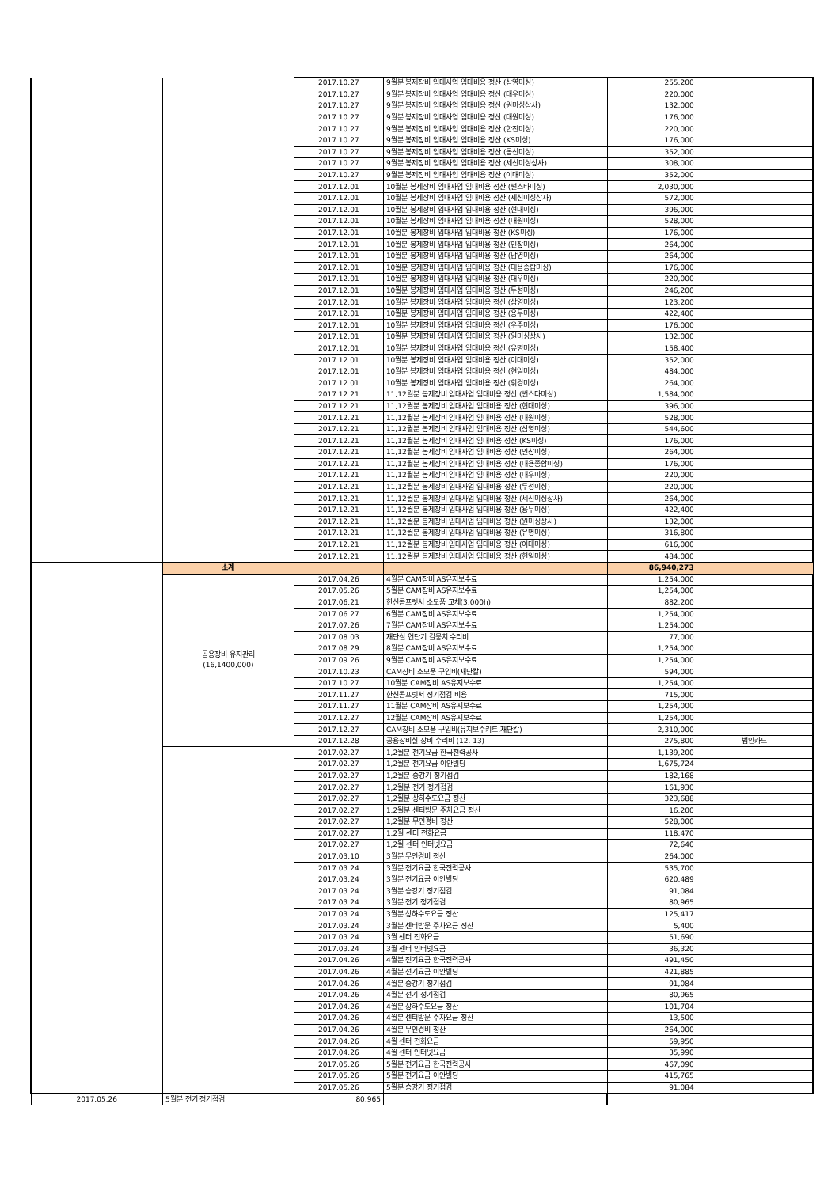| | | 2017.10.27 | 9월분 봉제장비 임대사업 임대비용 정산 (삼영미싱) | 255,200 | |
| | | 2017.10.27 | 9월분 봉제장비 임대사업 임대비용 정산 (대우미싱) | 220,000 | |
| | | 2017.10.27 | 9월분 봉제장비 임대사업 임대비용 정산 (원미싱상사) | 132,000 | |
| | | 2017.10.27 | 9월분 봉제장비 임대사업 임대비용 정산 (대원미싱) | 176,000 | |
| | | 2017.10.27 | 9월분 봉제장비 임대사업 임대비용 정산 (한진미싱) | 220,000 | |
| | | 2017.10.27 | 9월분 봉제장비 임대사업 임대비용 정산 (KS미싱) | 176,000 | |
| | | 2017.10.27 | 9월분 봉제장비 임대사업 임대비용 정산 (동신미싱) | 352,000 | |
| | | 2017.10.27 | 9월분 봉제장비 임대사업 임대비용 정산 (세신미싱상사) | 308,000 | |
| | | 2017.10.27 | 9월분 봉제장비 임대사업 임대비용 정산 (이대미싱) | 352,000 | |
| | | 2017.12.01 | 10월분 봉제장비 임대사업 임대비용 정산 (썬스타미싱) | 2,030,000 | |
| | | 2017.12.01 | 10월분 봉제장비 임대사업 임대비용 정산 (세신미싱상사) | 572,000 | |
| | | 2017.12.01 | 10월분 봉제장비 임대사업 임대비용 정산 (현대미싱) | 396,000 | |
| | | 2017.12.01 | 10월분 봉제장비 임대사업 임대비용 정산 (대원미싱) | 528,000 | |
| | | 2017.12.01 | 10월분 봉제장비 임대사업 임대비용 정산 (KS미싱) | 176,000 | |
| | | 2017.12.01 | 10월분 봉제장비 임대사업 임대비용 정산 (인창미싱) | 264,000 | |
| | | 2017.12.01 | 10월분 봉제장비 임대사업 임대비용 정산 (남영미싱) | 264,000 | |
| | | 2017.12.01 | 10월분 봉제장비 임대사업 임대비용 정산 (대용종합미싱) | 176,000 | |
| | | 2017.12.01 | 10월분 봉제장비 임대사업 임대비용 정산 (대우미싱) | 220,000 | |
| | | 2017.12.01 | 10월분 봉제장비 임대사업 임대비용 정산 (두성미싱) | 246,200 | |
| | | 2017.12.01 | 10월분 봉제장비 임대사업 임대비용 정산 (삼영미싱) | 123,200 | |
| | | 2017.12.01 | 10월분 봉제장비 임대사업 임대비용 정산 (용두미싱) | 422,400 | |
| | | 2017.12.01 | 10월분 봉제장비 임대사업 임대비용 정산 (우주미싱) | 176,000 | |
| | | 2017.12.01 | 10월분 봉제장비 임대사업 임대비용 정산 (원미싱상사) | 132,000 | |
| | | 2017.12.01 | 10월분 봉제장비 임대사업 임대비용 정산 (유명미싱) | 158,400 | |
| | | 2017.12.01 | 10월분 봉제장비 임대사업 임대비용 정산 (이대미싱) | 352,000 | |
| | | 2017.12.01 | 10월분 봉제장비 임대사업 임대비용 정산 (현일미싱) | 484,000 | |
| | | 2017.12.01 | 10월분 봉제장비 임대사업 임대비용 정산 (휘경미싱) | 264,000 | |
| | | 2017.12.21 | 11,12월분 봉제장비 임대사업 임대비용 정산 (썬스타미싱) | 1,584,000 | |
| | | 2017.12.21 | 11,12월분 봉제장비 임대사업 임대비용 정산 (현대미싱) | 396,000 | |
| | | 2017.12.21 | 11,12월분 봉제장비 임대사업 임대비용 정산 (대원미싱) | 528,000 | |
| | | 2017.12.21 | 11,12월분 봉제장비 임대사업 임대비용 정산 (삼영미싱) | 544,600 | |
| | | 2017.12.21 | 11,12월분 봉제장비 임대사업 임대비용 정산 (KS미싱) | 176,000 | |
| | | 2017.12.21 | 11,12월분 봉제장비 임대사업 임대비용 정산 (인창미싱) | 264,000 | |
| | | 2017.12.21 | 11,12월분 봉제장비 임대사업 임대비용 정산 (대용종합미싱) | 176,000 | |
| | | 2017.12.21 | 11,12월분 봉제장비 임대사업 임대비용 정산 (대우미싱) | 220,000 | |
| | | 2017.12.21 | 11,12월분 봉제장비 임대사업 임대비용 정산 (두성미싱) | 220,000 | |
| | | 2017.12.21 | 11,12월분 봉제장비 임대사업 임대비용 정산 (세신미싱상사) | 264,000 | |
| | | 2017.12.21 | 11,12월분 봉제장비 임대사업 임대비용 정산 (용두미싱) | 422,400 | |
| | | 2017.12.21 | 11,12월분 봉제장비 임대사업 임대비용 정산 (원미싱상사) | 132,000 | |
| | | 2017.12.21 | 11,12월분 봉제장비 임대사업 임대비용 정산 (유명미싱) | 316,800 | |
| | | 2017.12.21 | 11,12월분 봉제장비 임대사업 임대비용 정산 (이대미싱) | 616,000 | |
| | | 2017.12.21 | 11,12월분 봉제장비 임대사업 임대비용 정산 (현일미싱) | 484,000 | |
| | 소계 | | | 86,940,273 | |
| | 공용장비 유지관리 (16,1400,000) | 2017.04.26 | 4월분 CAM장비 AS유지보수료 | 1,254,000 | |
| | | 2017.05.26 | 5월분 CAM장비 AS유지보수료 | 1,254,000 | |
| | | 2017.06.21 | 한신콤프렛서 소모품 교체(3,000h) | 882,200 | |
| | | 2017.06.27 | 6월분 CAM장비 AS유지보수료 | 1,254,000 | |
| | | 2017.07.26 | 7월분 CAM장비 AS유지보수료 | 1,254,000 | |
| | | 2017.08.03 | 재단실 연단기 칼뭉치 수리비 | 77,000 | |
| | | 2017.08.29 | 8월분 CAM장비 AS유지보수료 | 1,254,000 | |
| | | 2017.09.26 | 9월분 CAM장비 AS유지보수료 | 1,254,000 | |
| | | 2017.10.23 | CAM장비 소모품 구입비(재단칼) | 594,000 | |
| | | 2017.10.27 | 10월분 CAM장비 AS유지보수료 | 1,254,000 | |
| | | 2017.11.27 | 한신콤프렛서 정기점검 비용 | 715,000 | |
| | | 2017.11.27 | 11월분 CAM장비 AS유지보수료 | 1,254,000 | |
| | | 2017.12.27 | 12월분 CAM장비 AS유지보수료 | 1,254,000 | |
| | | 2017.12.27 | CAM장비 소모품 구입비(유지보수키트,재단칼) | 2,310,000 | |
| | | 2017.12.28 | 공용장비실 장비 수리비 (12. 13) | 275,800 | 법인카드 |
| | | 2017.02.27 | 1,2월분 전기요금 한국전력공사 | 1,139,200 | |
| | | 2017.02.27 | 1,2월분 전기요금 이안빌딩 | 1,675,724 | |
| | | 2017.02.27 | 1,2월분 승강기 정기점검 | 182,168 | |
| | | 2017.02.27 | 1,2월분 전기 정기점검 | 161,930 | |
| | | 2017.02.27 | 1,2월분 상하수도요금 정산 | 323,688 | |
| | | 2017.02.27 | 1,2월분 센터방문 주차요금 정산 | 16,200 | |
| | | 2017.02.27 | 1,2월분 무인경비 정산 | 528,000 | |
| | | 2017.02.27 | 1,2월 센터 전화요금 | 118,470 | |
| | | 2017.02.27 | 1,2월 센터 인터넷요금 | 72,640 | |
| | | 2017.03.10 | 3월분 무인경비 정산 | 264,000 | |
| | | 2017.03.24 | 3월분 전기요금 한국전력공사 | 535,700 | |
| | | 2017.03.24 | 3월분 전기요금 이안빌딩 | 620,489 | |
| | | 2017.03.24 | 3월분 승강기 정기점검 | 91,084 | |
| | | 2017.03.24 | 3월분 전기 정기점검 | 80,965 | |
| | | 2017.03.24 | 3월분 상하수도요금 정산 | 125,417 | |
| | | 2017.03.24 | 3월분 센터방문 주차요금 정산 | 5,400 | |
| | | 2017.03.24 | 3월 센터 전화요금 | 51,690 | |
| | | 2017.03.24 | 3월 센터 인터넷요금 | 36,320 | |
| | | 2017.04.26 | 4월분 전기요금 한국전력공사 | 491,450 | |
| | | 2017.04.26 | 4월분 전기요금 이안빌딩 | 421,885 | |
| | | 2017.04.26 | 4월분 승강기 정기점검 | 91,084 | |
| | | 2017.04.26 | 4월분 전기 정기점검 | 80,965 | |
| | | 2017.04.26 | 4월분 상하수도요금 정산 | 101,704 | |
| | | 2017.04.26 | 4월분 센터방문 주차요금 정산 | 13,500 | |
| | | 2017.04.26 | 4월분 무인경비 정산 | 264,000 | |
| | | 2017.04.26 | 4월 센터 전화요금 | 59,950 | |
| | | 2017.04.26 | 4월 센터 인터넷요금 | 35,990 | |
| | | 2017.05.26 | 5월분 전기요금 한국전력공사 | 467,090 | |
| | | 2017.05.26 | 5월분 전기요금 이안빌딩 | 415,765 | |
| | | 2017.05.26 | 5월분 승강기 정기점검 | 91,084 | |
| 2017.05.26 | 5월분 전기 정기점검 | 80,965 | | | |